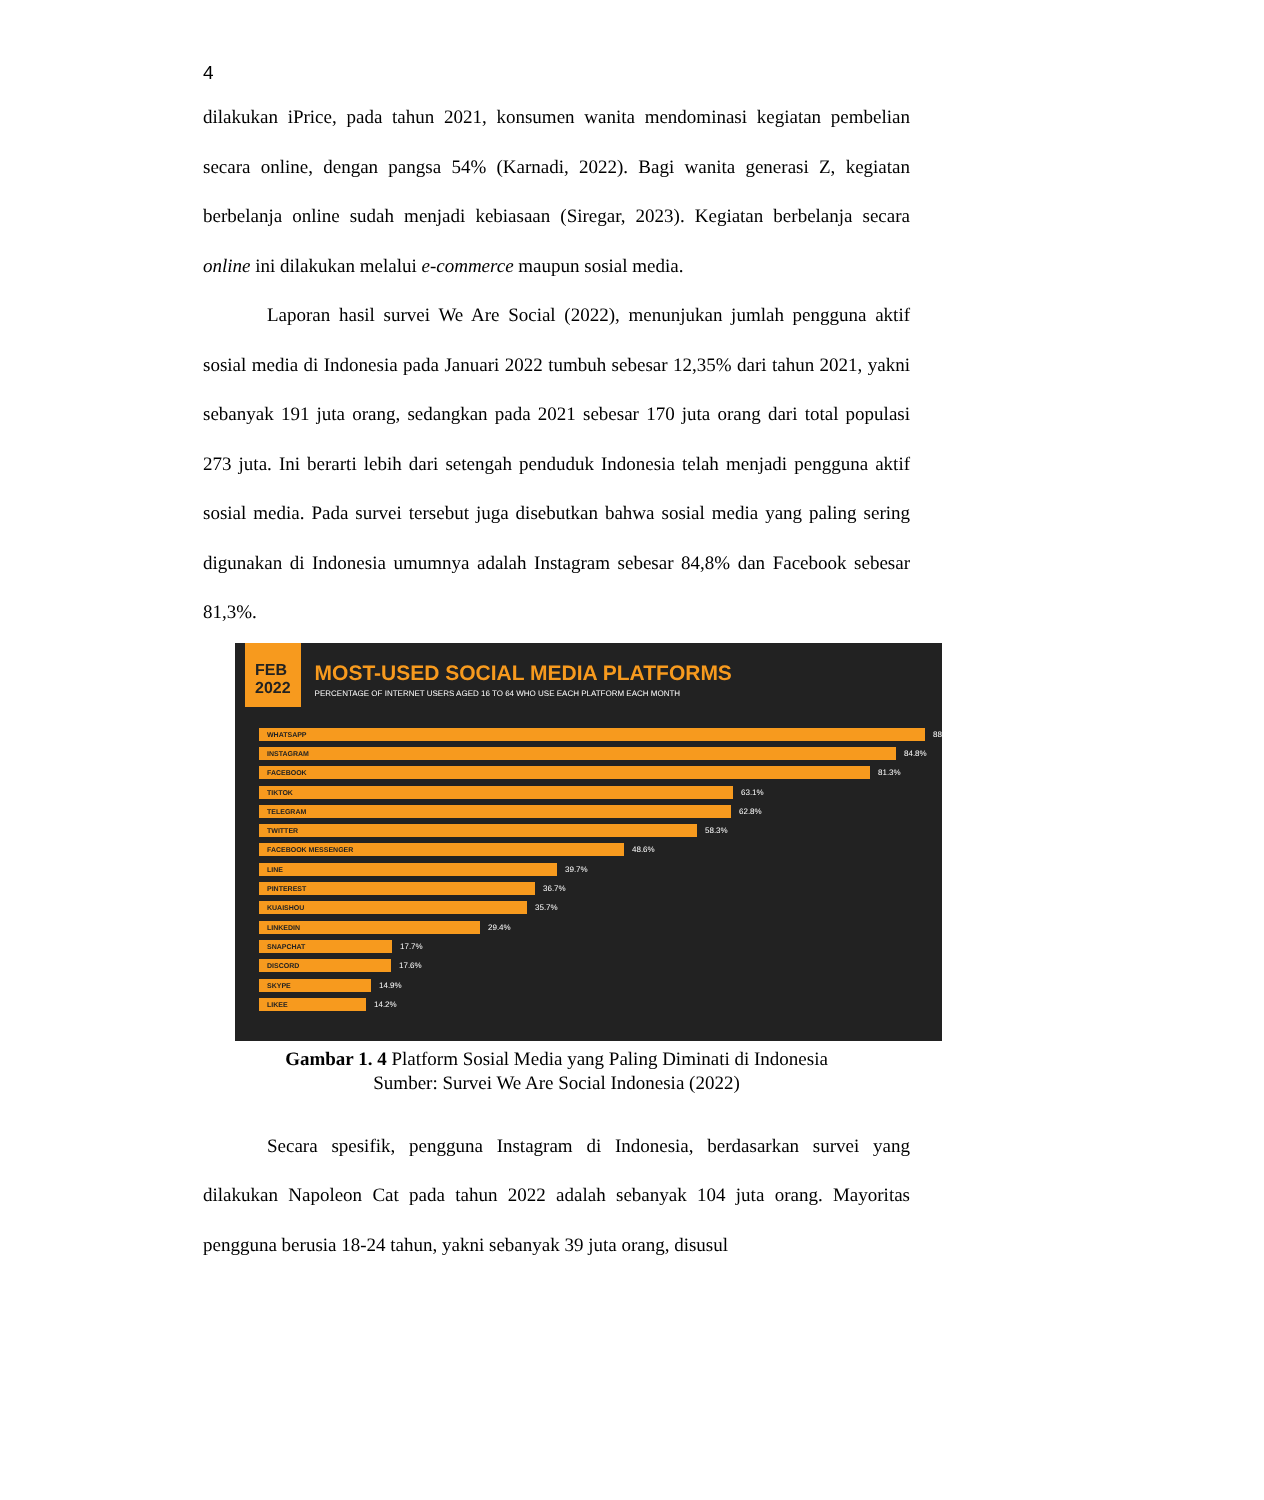4
dilakukan iPrice, pada tahun 2021, konsumen wanita mendominasi kegiatan pembelian secara online, dengan pangsa 54% (Karnadi, 2022). Bagi wanita generasi Z, kegiatan berbelanja online sudah menjadi kebiasaan (Siregar, 2023). Kegiatan berbelanja secara online ini dilakukan melalui e-commerce maupun sosial media.
Laporan hasil survei We Are Social (2022), menunjukan jumlah pengguna aktif sosial media di Indonesia pada Januari 2022 tumbuh sebesar 12,35% dari tahun 2021, yakni sebanyak 191 juta orang, sedangkan pada 2021 sebesar 170 juta orang dari total populasi 273 juta. Ini berarti lebih dari setengah penduduk Indonesia telah menjadi pengguna aktif sosial media. Pada survei tersebut juga disebutkan bahwa sosial media yang paling sering digunakan di Indonesia umumnya adalah Instagram sebesar 84,8% dan Facebook sebesar 81,3%.
FEB
2022
MOST-USED SOCIAL MEDIA PLATFORMS
PERCENTAGE OF INTERNET USERS AGED 16 TO 64 WHO USE EACH PLATFORM EACH MONTH
WHATSAPP
88
INSTAGRAM
84.8%
FACEBOOK
81.3%
TIKTOK
63.1%
TELEGRAM
62.8%
TWITTER
58.3%
FACEBOOK MESSENGER
48.6%
LINE
39.7%
PINTEREST
36.7%
KUAISHOU
35.7%
LINKEDIN
29.4%
SNAPCHAT
17.7%
DISCORD
17.6%
SKYPE
14.9%
LIKEE
14.2%
Gambar 1. 4 Platform Sosial Media yang Paling Diminati di Indonesia
Sumber: Survei We Are Social Indonesia (2022)
Secara spesifik, pengguna Instagram di Indonesia, berdasarkan survei yang dilakukan Napoleon Cat pada tahun 2022 adalah sebanyak 104 juta orang. Mayoritas pengguna berusia 18-24 tahun, yakni sebanyak 39 juta orang, disusul